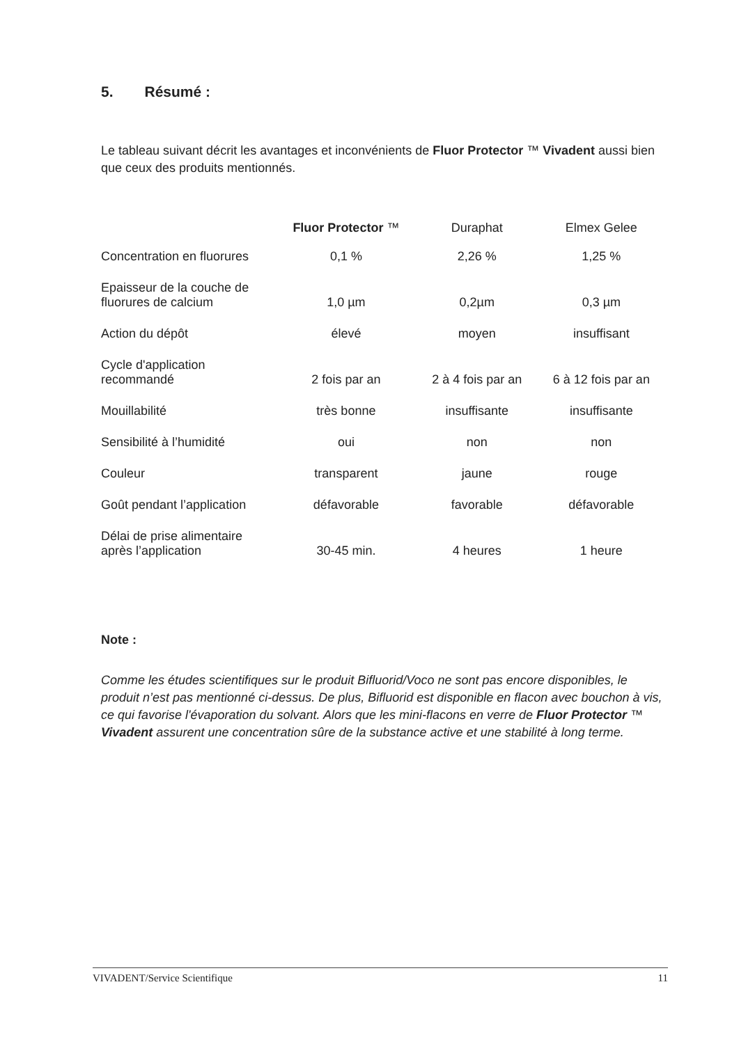5. Résumé :
Le tableau suivant décrit les avantages et inconvénients de Fluor Protector ™ Vivadent aussi bien que ceux des produits mentionnés.
| | Fluor Protector ™ | Duraphat | Elmex Gelee |
| --- | --- | --- | --- |
| Concentration en fluorures | 0,1 % | 2,26 % | 1,25 % |
| Epaisseur de la couche de fluorures de calcium | 1,0 µm | 0,2µm | 0,3 µm |
| Action du dépôt | élevé | moyen | insuffisant |
| Cycle d'application recommandé | 2 fois par an | 2 à 4 fois par an | 6 à 12 fois par an |
| Mouillabilité | très bonne | insuffisante | insuffisante |
| Sensibilité à l’humidité | oui | non | non |
| Couleur | transparent | jaune | rouge |
| Goût pendant l’application | défavorable | favorable | défavorable |
| Délai de prise alimentaire après l’application | 30-45 min. | 4 heures | 1 heure |
Note :
Comme les études scientifiques sur le produit Bifluorid/Voco ne sont pas encore disponibles, le produit n’est pas mentionné ci-dessus. De plus, Bifluorid est disponible en flacon avec bouchon à vis, ce qui favorise l'évaporation du solvant. Alors que les mini-flacons en verre de Fluor Protector ™ Vivadent assurent une concentration sûre de la substance active et une stabilité à long terme.
VIVADENT/Service Scientifique 11